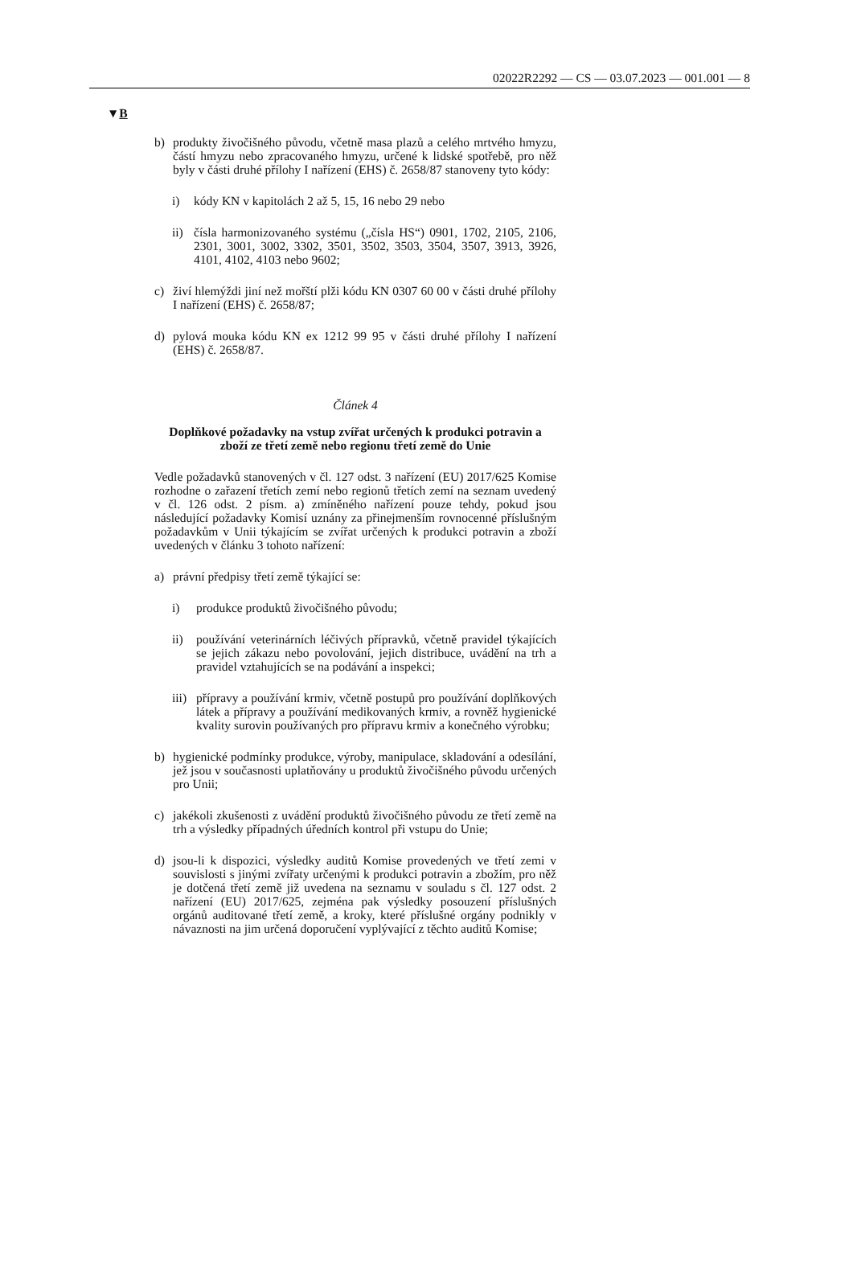02022R2292 — CS — 03.07.2023 — 001.001 — 8
▼B
b) produkty živočišného původu, včetně masa plazů a celého mrtvého hmyzu, částí hmyzu nebo zpracovaného hmyzu, určené k lidské spotřebě, pro něž byly v části druhé přílohy I nařízení (EHS) č. 2658/87 stanoveny tyto kódy:
i) kódy KN v kapitolách 2 až 5, 15, 16 nebo 29 nebo
ii) čísla harmonizovaného systému („čísla HS“) 0901, 1702, 2105, 2106, 2301, 3001, 3002, 3302, 3501, 3502, 3503, 3504, 3507, 3913, 3926, 4101, 4102, 4103 nebo 9602;
c) živí hlemýždi jiní než mořští plži kódu KN 0307 60 00 v části druhé přílohy I nařízení (EHS) č. 2658/87;
d) pylová mouka kódu KN ex 1212 99 95 v části druhé přílohy I nařízení (EHS) č. 2658/87.
Článek 4
Doplňkové požadavky na vstup zvířat určených k produkci potravin a zboží ze třetí země nebo regionu třetí země do Unie
Vedle požadavků stanovených v čl. 127 odst. 3 nařízení (EU) 2017/625 Komise rozhodne o zařazení třetích zemí nebo regionů třetích zemí na seznam uvedený v čl. 126 odst. 2 písm. a) zmíněného nařízení pouze tehdy, pokud jsou následující požadavky Komisí uznány za přinejmenším rovnocenné příslušným požadavkům v Unii týkajícím se zvířat určených k produkci potravin a zboží uvedených v článku 3 tohoto nařízení:
a) právní předpisy třetí země týkající se:
i) produkce produktů živočišného původu;
ii) používání veterinárních léčivých přípravků, včetně pravidel týkajících se jejich zákazu nebo povolování, jejich distribuce, uvádění na trh a pravidel vztahujících se na podávání a inspekci;
iii) přípravy a používání krmiv, včetně postupů pro používání doplňkových látek a přípravy a používání medikovaných krmiv, a rovněž hygienické kvality surovin používaných pro přípravu krmiv a konečného výrobku;
b) hygienické podmínky produkce, výroby, manipulace, skladování a odesílání, jež jsou v současnosti uplatňovány u produktů živočišného původu určených pro Unii;
c) jakékoli zkušenosti z uvádění produktů živočišného původu ze třetí země na trh a výsledky případných úředních kontrol při vstupu do Unie;
d) jsou-li k dispozici, výsledky auditů Komise provedených ve třetí zemi v souvislosti s jinými zvířaty určenými k produkci potravin a zbožím, pro něž je dotčená třetí země již uvedena na seznamu v souladu s čl. 127 odst. 2 nařízení (EU) 2017/625, zejména pak výsledky posouzení příslušných orgánů auditované třetí země, a kroky, které příslušné orgány podnikly v návaznosti na jim určená doporučení vyplývající z těchto auditů Komise;